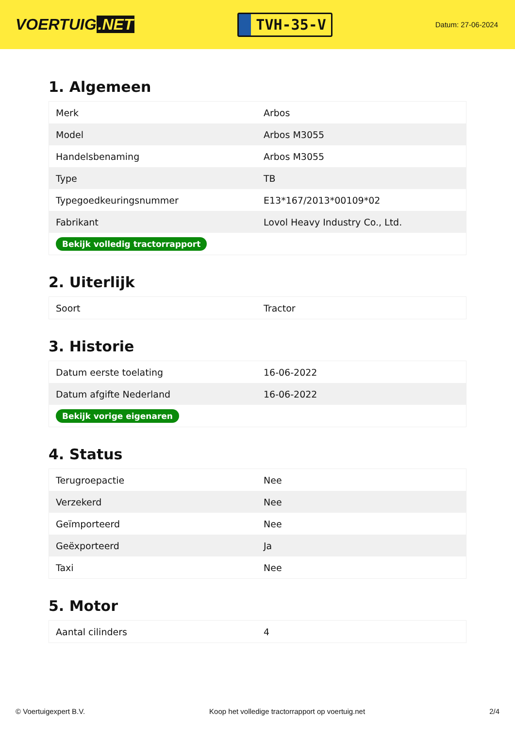VOERTUIG.NET
TVH-35-V
Datum: 27-06-2024
1. Algemeen
| Merk | Arbos |
| Model | Arbos M3055 |
| Handelsbenaming | Arbos M3055 |
| Type | TB |
| Typegoedkeuringsnummer | E13*167/2013*00109*02 |
| Fabrikant | Lovol Heavy Industry Co., Ltd. |
| Bekijk volledig tractorrapport | |
2. Uiterlijk
| Soort | Tractor |
3. Historie
| Datum eerste toelating | 16-06-2022 |
| Datum afgifte Nederland | 16-06-2022 |
| Bekijk vorige eigenaren | |
4. Status
| Terugroepactie | Nee |
| Verzekerd | Nee |
| Geïmporteerd | Nee |
| Geëxporteerd | Ja |
| Taxi | Nee |
5. Motor
| Aantal cilinders | 4 |
© Voertuigexpert B.V. Koop het volledige tractorrapport op voertuig.net 2/4